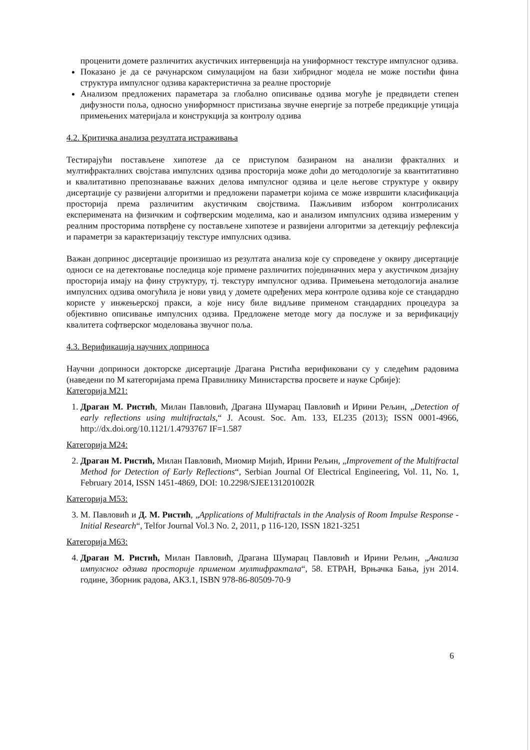проценити домете различитих акустичких интервенција на униформност текстуре импулсног одзива.
Показано је да се рачунарском симулацијом на бази хибридног модела не може постићи фина структура импулсног одзива карактеристична за реалне просторије
Анализом предложених параметара за глобално описивање одзива могуће је предвидети степен дифузности поља, односно униформност пристизања звучне енергије за потребе предикције утицаја примењених материјала и конструкција за контролу одзива
4.2. Критичка анализа резултата истраживања
Тестирајући постављене хипотезе да се приступом базираном на анализи фракталних и мултифракталних својстава импулсних одзива просторија може доћи до методологије за квантитативно и квалитативно препознавање важних делова импулсног одзива и целе његове структуре у оквиру дисертације су развијени алгоритми и предложени параметри којима се може извршити класификација просторија према различитим акустичким својствима. Пажљивим избором контролисаних експеримената на физичким и софтверским моделима, као и анализом импулсних одзива измереним у реалним просторима потврђене су постављене хипотезе и развијени алгоритми за детекцију рефлексија и параметри за карактеризацију текстуре импулсних одзива.
Важан допринос дисертације произишао из резултата анализа које су спроведене у оквиру дисертације односи се на детектовање последица које примене различитих појединачних мера у акустичком дизајну просторија имају на фину структуру, тј. текстуру импулсног одзива. Примењена методологија анализе импулсних одзива омогућила је нови увид у домете одређених мера контроле одзива које се стандардно користе у инжењерској пракси, а које нису биле видљиве применом стандардних процедура за објективно описивање импулсних одзива. Предложене методе могу да послуже и за верификацију квалитета софтверског моделовања звучног поља.
4.3. Верификација научних доприноса
Научни доприноси докторске дисертације Драгана Ристића верификовани су у следећим радовима (наведени по М категоријама према Правилнику Министарства просвете и науке Србије):
Категорија М21:
1. Драган М. Ристић, Милан Павловић, Драгана Шумарац Павловић и Ирини Рељин, „Detection of early reflections using multifractals,“ J. Acoust. Soc. Am. 133, EL235 (2013); ISSN 0001-4966, http://dx.doi.org/10.1121/1.4793767 IF=1.587
Категорија М24:
2. Драган М. Ристић, Милан Павловић, Миомир Мијић, Ирини Рељин, „Improvement of the Multifractal Method for Detection of Early Reflections“, Serbian Journal Of Electrical Engineering, Vol. 11, No. 1, February 2014, ISSN 1451-4869, DOI: 10.2298/SJEE131201002R
Категорија М53:
3. М. Павловић и Д. М. Ристић, „Applications of Multifractals in the Analysis of Room Impulse Response - Initial Research“, Telfor Journal Vol.3 No. 2, 2011, p 116-120, ISSN 1821-3251
Категорија М63:
4. Драган М. Ристић, Милан Павловић, Драгана Шумарац Павловић и Ирини Рељин, „Анализа импулсног одзива просторије применом мултифрактала“, 58. ЕТРАН, Врњачка Бања, јун 2014. године, Зборник радова, АКЗ.1, ISBN 978-86-80509-70-9
6